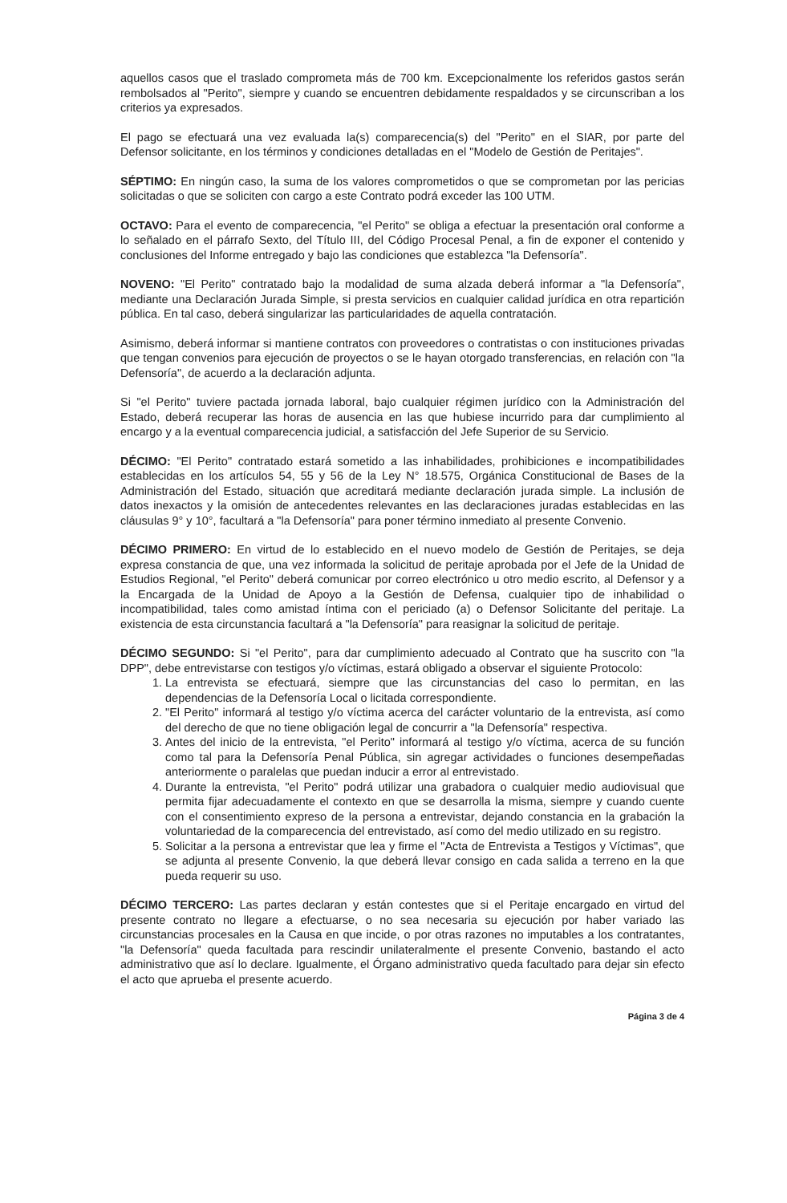aquellos casos que el traslado comprometa más de 700 km. Excepcionalmente los referidos gastos serán rembolsados al "Perito", siempre y cuando se encuentren debidamente respaldados y se circunscriban a los criterios ya expresados.
El pago se efectuará una vez evaluada la(s) comparecencia(s) del "Perito" en el SIAR, por parte del Defensor solicitante, en los términos y condiciones detalladas en el "Modelo de Gestión de Peritajes".
SÉPTIMO: En ningún caso, la suma de los valores comprometidos o que se comprometan por las pericias solicitadas o que se soliciten con cargo a este Contrato podrá exceder las 100 UTM.
OCTAVO: Para el evento de comparecencia, "el Perito" se obliga a efectuar la presentación oral conforme a lo señalado en el párrafo Sexto, del Título III, del Código Procesal Penal, a fin de exponer el contenido y conclusiones del Informe entregado y bajo las condiciones que establezca "la Defensoría".
NOVENO: "El Perito" contratado bajo la modalidad de suma alzada deberá informar a "la Defensoría", mediante una Declaración Jurada Simple, si presta servicios en cualquier calidad jurídica en otra repartición pública. En tal caso, deberá singularizar las particularidades de aquella contratación.
Asimismo, deberá informar si mantiene contratos con proveedores o contratistas o con instituciones privadas que tengan convenios para ejecución de proyectos o se le hayan otorgado transferencias, en relación con "la Defensoría", de acuerdo a la declaración adjunta.
Si "el Perito" tuviere pactada jornada laboral, bajo cualquier régimen jurídico con la Administración del Estado, deberá recuperar las horas de ausencia en las que hubiese incurrido para dar cumplimiento al encargo y a la eventual comparecencia judicial, a satisfacción del Jefe Superior de su Servicio.
DÉCIMO: "El Perito" contratado estará sometido a las inhabilidades, prohibiciones e incompatibilidades establecidas en los artículos 54, 55 y 56 de la Ley N° 18.575, Orgánica Constitucional de Bases de la Administración del Estado, situación que acreditará mediante declaración jurada simple. La inclusión de datos inexactos y la omisión de antecedentes relevantes en las declaraciones juradas establecidas en las cláusulas 9° y 10°, facultará a "la Defensoría" para poner término inmediato al presente Convenio.
DÉCIMO PRIMERO: En virtud de lo establecido en el nuevo modelo de Gestión de Peritajes, se deja expresa constancia de que, una vez informada la solicitud de peritaje aprobada por el Jefe de la Unidad de Estudios Regional, "el Perito" deberá comunicar por correo electrónico u otro medio escrito, al Defensor y a la Encargada de la Unidad de Apoyo a la Gestión de Defensa, cualquier tipo de inhabilidad o incompatibilidad, tales como amistad íntima con el periciado (a) o Defensor Solicitante del peritaje. La existencia de esta circunstancia facultará a "la Defensoría" para reasignar la solicitud de peritaje.
DÉCIMO SEGUNDO: Si "el Perito", para dar cumplimiento adecuado al Contrato que ha suscrito con "la DPP", debe entrevistarse con testigos y/o víctimas, estará obligado a observar el siguiente Protocolo:
1. La entrevista se efectuará, siempre que las circunstancias del caso lo permitan, en las dependencias de la Defensoría Local o licitada correspondiente.
2. "El Perito" informará al testigo y/o víctima acerca del carácter voluntario de la entrevista, así como del derecho de que no tiene obligación legal de concurrir a "la Defensoría" respectiva.
3. Antes del inicio de la entrevista, "el Perito" informará al testigo y/o víctima, acerca de su función como tal para la Defensoría Penal Pública, sin agregar actividades o funciones desempeñadas anteriormente o paralelas que puedan inducir a error al entrevistado.
4. Durante la entrevista, "el Perito" podrá utilizar una grabadora o cualquier medio audiovisual que permita fijar adecuadamente el contexto en que se desarrolla la misma, siempre y cuando cuente con el consentimiento expreso de la persona a entrevistar, dejando constancia en la grabación la voluntariedad de la comparecencia del entrevistado, así como del medio utilizado en su registro.
5. Solicitar a la persona a entrevistar que lea y firme el "Acta de Entrevista a Testigos y Víctimas", que se adjunta al presente Convenio, la que deberá llevar consigo en cada salida a terreno en la que pueda requerir su uso.
DÉCIMO TERCERO: Las partes declaran y están contestes que si el Peritaje encargado en virtud del presente contrato no llegare a efectuarse, o no sea necesaria su ejecución por haber variado las circunstancias procesales en la Causa en que incide, o por otras razones no imputables a los contratantes, "la Defensoría" queda facultada para rescindir unilateralmente el presente Convenio, bastando el acto administrativo que así lo declare. Igualmente, el Órgano administrativo queda facultado para dejar sin efecto el acto que aprueba el presente acuerdo.
Página 3 de 4